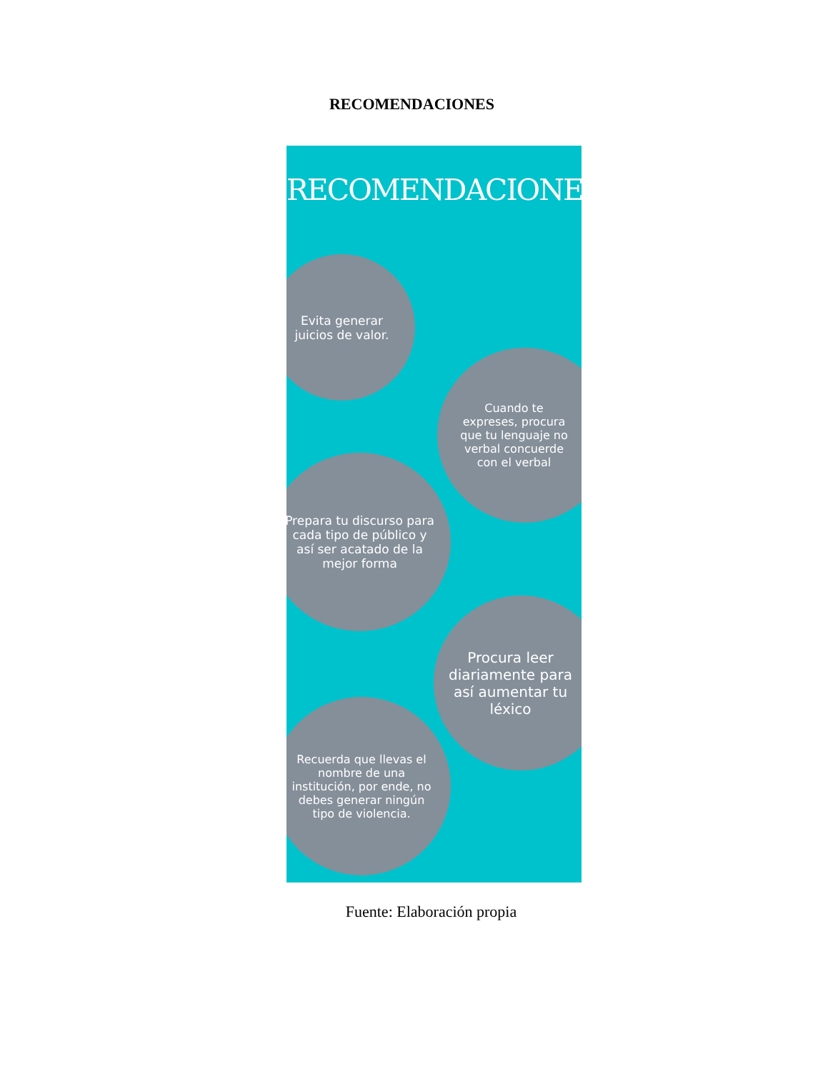RECOMENDACIONES
RECOMENDACIONES
Evita generar juicios de valor.
Cuando te expreses, procura que tu lenguaje no verbal concuerde con el verbal
Prepara tu discurso para cada tipo de público y así ser acatado de la mejor forma
Procura leer diariamente para así aumentar tu léxico
Recuerda que llevas el nombre de una institución, por ende, no debes generar ningún tipo de violencia.
Fuente: Elaboración propia